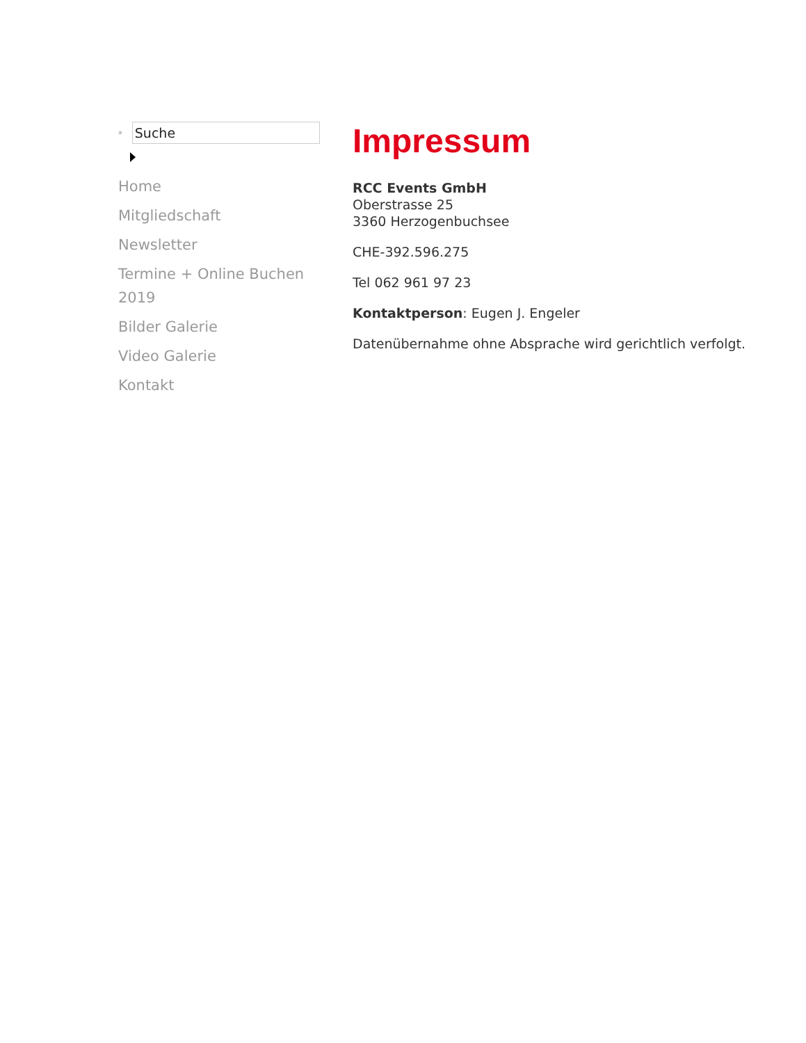⊗
Suche
Home
Mitgliedschaft
Newsletter
Termine + Online Buchen 2019
Bilder Galerie
Video Galerie
Kontakt
Impressum
RCC Events GmbH
Oberstrasse 25
3360 Herzogenbuchsee
CHE-392.596.275
Tel 062 961 97 23
Kontaktperson: Eugen J. Engeler
Datenübernahme ohne Absprache wird gerichtlich verfolgt.